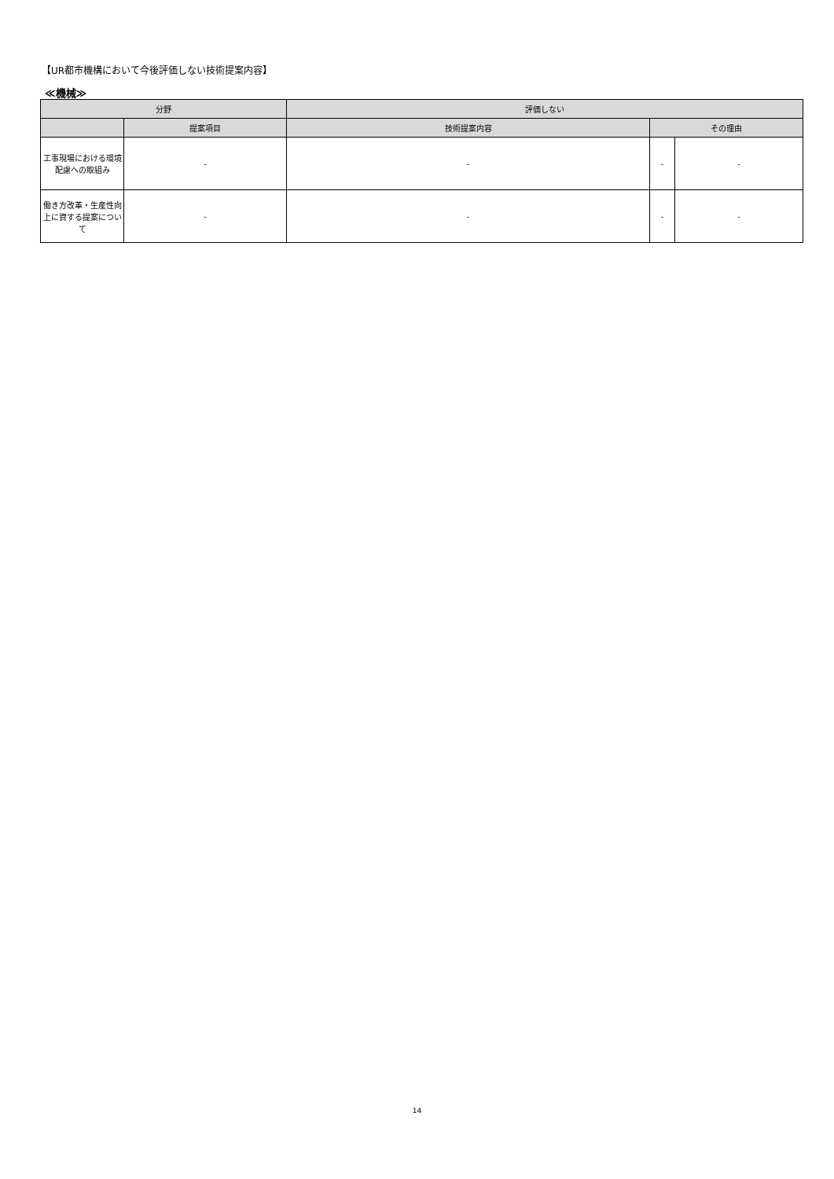【UR都市機構において今後評価しない技術提案内容】
≪機械≫
| 分野 | | 評価しない | | |
| --- | --- | --- | --- | --- |
| | 提案項目 | 技術提案内容 | その理由 | |
| 工事現場における環境配慮への取組み | - | - | - | - |
| 働き方改革・生産性向上に資する提案について | - | - | - | - |
14